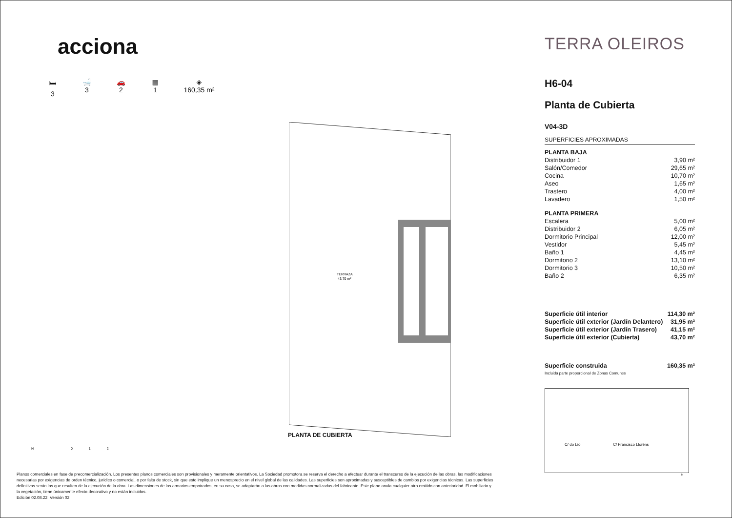acciona
🛏
3
🛁
3
🚗
2
▦
1
◈
160,35 m²
TERRAZA
43.70 m²
PLANTA DE CUBIERTA
N 0 1 2
Planos comerciales en fase de precomercialización. Los presentes planos comerciales son provisionales y meramente orientativos. La Sociedad promotora se reserva el derecho a efectuar durante el transcurso de la ejecución de las obras, las modificaciones necesarias por exigencias de orden técnico, jurídico o comercial, o por falta de stock, sin que esto implique un menosprecio en el nivel global de las calidades. Las superficies son aproximadas y susceptibles de cambios por exigencias técnicas. Las superficies definitivas serán las que resulten de la ejecución de la obra. Las dimensiones de los armarios empotrados, en su caso, se adaptarán a las obras con medidas normalizadas del fabricante. Este plano anula cualquier otro emitido con anterioridad. El mobiliario y la vegetación, tiene únicamente efecto decorativo y no están incluidos.
Edición 02.08.22 Versión 02
TERRA OLEIROS
H6-04
Planta de Cubierta
V04-3D
SUPERFICIES APROXIMADAS
| PLANTA BAJA | |
| Distribuidor 1 | 3,90 m² |
| Salón/Comedor | 29,65 m² |
| Cocina | 10,70 m² |
| Aseo | 1,65 m² |
| Trastero | 4,00 m² |
| Lavadero | 1,50 m² |
| PLANTA PRIMERA | |
| Escalera | 5,00 m² |
| Distribuidor 2 | 6,05 m² |
| Dormitorio Principal | 12,00 m² |
| Vestidor | 5,45 m² |
| Baño 1 | 4,45 m² |
| Dormitorio 2 | 13,10 m² |
| Dormitorio 3 | 10,50 m² |
| Baño 2 | 6,35 m² |
| Superficie útil interior | 114,30 m² |
| Superficie útil exterior (Jardín Delantero) | 31,95 m² |
| Superficie útil exterior (Jardín Trasero) | 41,15 m² |
| Superficie útil exterior (Cubierta) | 43,70 m² |
| Superficie construida Incluida parte proporcional de Zonas Comunes | 160,35 m² |
C/ do Lío C/ Francisco Lloréns
N